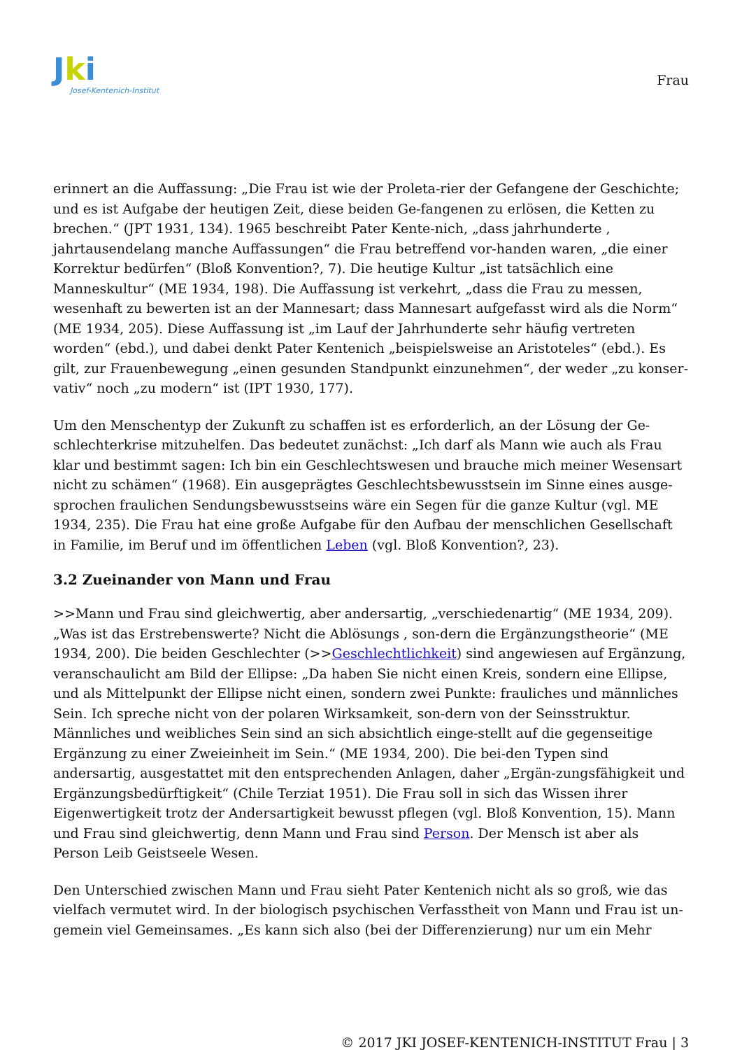Jki
Josef-Kentenich-Institut
Frau
erinnert an die Auffassung: „Die Frau ist wie der Proleta-rier der Gefangene der Geschichte; und es ist Aufgabe der heutigen Zeit, diese beiden Ge-fangenen zu erlösen, die Ketten zu brechen.“ (JPT 1931, 134). 1965 beschreibt Pater Kente-nich, „dass jahrhunderte , jahrtausendelang manche Auffassungen“ die Frau betreffend vor-handen waren, „die einer Korrektur bedürfen“ (Bloß Konvention?, 7). Die heutige Kultur „ist tatsächlich eine Manneskultur“ (ME 1934, 198). Die Auffassung ist verkehrt, „dass die Frau zu messen, wesenhaft zu bewerten ist an der Mannesart; dass Mannesart aufgefasst wird als die Norm“ (ME 1934, 205). Diese Auffassung ist „im Lauf der Jahrhunderte sehr häufig vertreten worden“ (ebd.), und dabei denkt Pater Kentenich „beispielsweise an Aristoteles“ (ebd.). Es gilt, zur Frauenbewegung „einen gesunden Standpunkt einzunehmen“, der weder „zu konser-vativ“ noch „zu modern“ ist (IPT 1930, 177).
Um den Menschentyp der Zukunft zu schaffen ist es erforderlich, an der Lösung der Ge-schlechterkrise mitzuhelfen. Das bedeutet zunächst: „Ich darf als Mann wie auch als Frau klar und bestimmt sagen: Ich bin ein Geschlechtswesen und brauche mich meiner Wesensart nicht zu schämen“ (1968). Ein ausgeprägtes Geschlechtsbewusstsein im Sinne eines ausge-sprochen fraulichen Sendungsbewusstseins wäre ein Segen für die ganze Kultur (vgl. ME 1934, 235). Die Frau hat eine große Aufgabe für den Aufbau der menschlichen Gesellschaft in Familie, im Beruf und im öffentlichen Leben (vgl. Bloß Konvention?, 23).
3.2 Zueinander von Mann und Frau
>>Mann und Frau sind gleichwertig, aber andersartig, „verschiedenartig“ (ME 1934, 209). „Was ist das Erstrebenswerte? Nicht die Ablösungs , son-dern die Ergänzungstheorie“ (ME 1934, 200). Die beiden Geschlechter (>>Geschlechtlichkeit) sind angewiesen auf Ergänzung, veranschaulicht am Bild der Ellipse: „Da haben Sie nicht einen Kreis, sondern eine Ellipse, und als Mittelpunkt der Ellipse nicht einen, sondern zwei Punkte: frauliches und männliches Sein. Ich spreche nicht von der polaren Wirksamkeit, son-dern von der Seinsstruktur. Männliches und weibliches Sein sind an sich absichtlich einge-stellt auf die gegenseitige Ergänzung zu einer Zweieinheit im Sein.“ (ME 1934, 200). Die bei-den Typen sind andersartig, ausgestattet mit den entsprechenden Anlagen, daher „Ergän-zungsfähigkeit und Ergänzungsbedürftigkeit“ (Chile Terziat 1951). Die Frau soll in sich das Wissen ihrer Eigenwertigkeit trotz der Andersartigkeit bewusst pflegen (vgl. Bloß Konvention, 15). Mann und Frau sind gleichwertig, denn Mann und Frau sind Person. Der Mensch ist aber als Person Leib Geistseele Wesen.
Den Unterschied zwischen Mann und Frau sieht Pater Kentenich nicht als so groß, wie das vielfach vermutet wird. In der biologisch psychischen Verfasstheit von Mann und Frau ist un-gemein viel Gemeinsames. „Es kann sich also (bei der Differenzierung) nur um ein Mehr
© 2017 JKI JOSEF-KENTENICH-INSTITUT Frau | 3